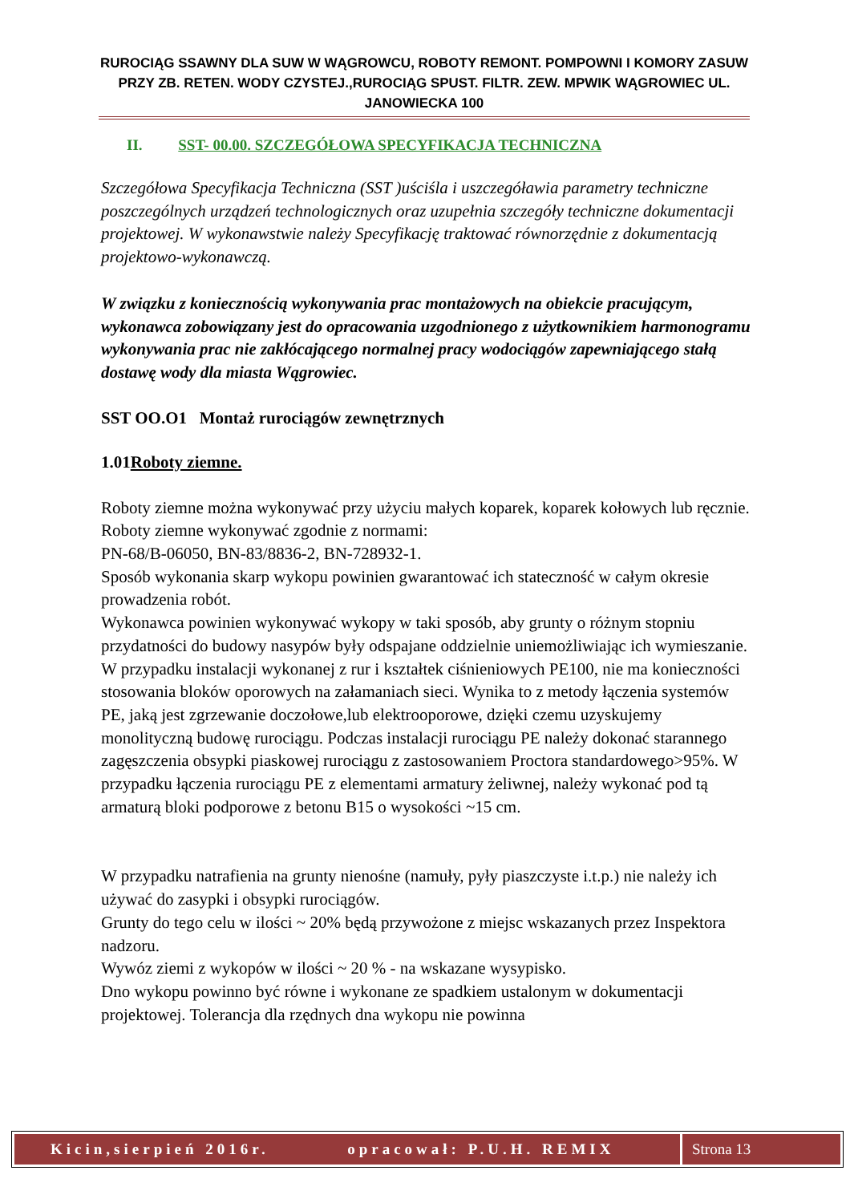RUROCIĄG SSAWNY DLA SUW W WĄGROWCU, ROBOTY REMONT. POMPOWNI I KOMORY ZASUW PRZY ZB. RETEN. WODY CZYSTEJ.,RUROCIĄG SPUST. FILTR. ZEW. MPWIK WĄGROWIEC UL. JANOWIECKA 100
II. SST- 00.00. SZCZEGÓŁOWA SPECYFIKACJA TECHNICZNA
Szczegółowa Specyfikacja Techniczna (SST )uściśla i uszczegóławia parametry techniczne poszczególnych urządzeń technologicznych oraz uzupełnia szczegóły techniczne dokumentacji projektowej. W wykonawstwie należy Specyfikację traktować równorzędnie z dokumentacją projektowo-wykonawczą.
W związku z koniecznością wykonywania prac montażowych na obiekcie pracującym, wykonawca zobowiązany jest do opracowania uzgodnionego z użytkownikiem harmonogramu wykonywania prac nie zakłócającego normalnej pracy wodociągów zapewniającego stałą dostawę wody dla miasta Wągrowiec.
SST OO.O1 Montaż rurociągów zewnętrznych
1.01Roboty ziemne.
Roboty ziemne można wykonywać przy użyciu małych koparek, koparek kołowych lub ręcznie. Roboty ziemne wykonywać zgodnie z normami:
PN-68/B-06050, BN-83/8836-2, BN-728932-1.
Sposób wykonania skarp wykopu powinien gwarantować ich stateczność w całym okresie prowadzenia robót.
Wykonawca powinien wykonywać wykopy w taki sposób, aby grunty o różnym stopniu przydatności do budowy nasypów były odspajane oddzielnie uniemożliwiając ich wymieszanie.
W przypadku instalacji wykonanej z rur i kształtek ciśnieniowych PE100, nie ma konieczności stosowania bloków oporowych na załamaniach sieci. Wynika to z metody łączenia systemów PE, jaką jest zgrzewanie doczołowe,lub elektrooporowe, dzięki czemu uzyskujemy monolityczną budowę rurociągu. Podczas instalacji rurociągu PE należy dokonać starannego zagęszczenia obsypki piaskowej rurociągu z zastosowaniem Proctora standardowego>95%. W przypadku łączenia rurociągu PE z elementami armatury żeliwnej, należy wykonać pod tą armaturą bloki podporowe z betonu B15 o wysokości ~15 cm.
W przypadku natrafienia na grunty nienośne (namuły, pyły piaszczyste i.t.p.) nie należy ich używać do zasypki i obsypki rurociągów.
Grunty do tego celu w ilości ~ 20% będą przywożone z miejsc wskazanych przez Inspektora nadzoru.
Wywóz ziemi z wykopów w ilości ~ 20 % - na wskazane wysypisko.
Dno wykopu powinno być równe i wykonane ze spadkiem ustalonym w dokumentacji projektowej. Tolerancja dla rzędnych dna wykopu nie powinna
Kicin,sierpień 2016r. opracował: P.U.H. REMIX
Strona 13